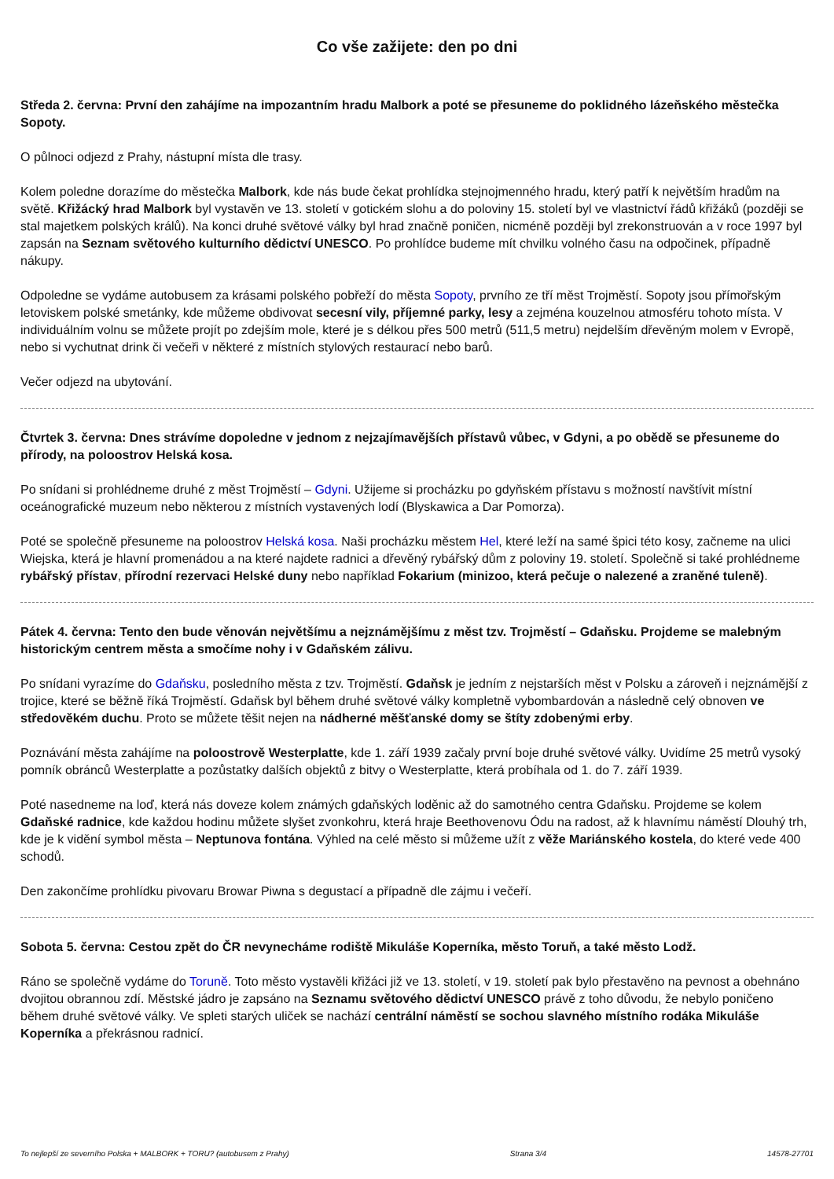Co vše zažijete: den po dni
Středa 2. června: První den zahájíme na impozantním hradu Malbork a poté se přesuneme do poklidného lázeňského městečka Sopoty.
O půlnoci odjezd z Prahy, nástupní místa dle trasy.
Kolem poledne dorazíme do městečka Malbork, kde nás bude čekat prohlídka stejnojmenného hradu, který patří k největším hradům na světě. Křižácký hrad Malbork byl vystavěn ve 13. století v gotickém slohu a do poloviny 15. století byl ve vlastnictví řádů křižáků (později se stal majetkem polských králů). Na konci druhé světové války byl hrad značně poničen, nicméně později byl zrekonstruován a v roce 1997 byl zapsán na Seznam světového kulturního dědictví UNESCO. Po prohlídce budeme mít chvilku volného času na odpočinek, případně nákupy.
Odpoledne se vydáme autobusem za krásami polského pobřeží do města Sopoty, prvního ze tří měst Trojměstí. Sopoty jsou přímořským letoviskem polské smetánky, kde můžeme obdivovat secesní vily, příjemné parky, lesy a zejména kouzelnou atmosféru tohoto místa. V individuálním volnu se můžete projít po zdejším mole, které je s délkou přes 500 metrů (511,5 metru) nejdelším dřevěným molem v Evropě, nebo si vychutnat drink či večeři v některé z místních stylových restaurací nebo barů.
Večer odjezd na ubytování.
Čtvrtek 3. června: Dnes strávíme dopoledne v jednom z nejzajímavějších přístavů vůbec, v Gdyni, a po obědě se přesuneme do přírody, na poloostrov Helská kosa.
Po snídani si prohlédneme druhé z měst Trojměstí – Gdyni. Užijeme si procházku po gdyňském přístavu s možností navštívit místní oceánografické muzeum nebo některou z místních vystavených lodí (Blyskawica a Dar Pomorza).
Poté se společně přesuneme na poloostrov Helská kosa. Naši procházku městem Hel, které leží na samé špici této kosy, začneme na ulici Wiejska, která je hlavní promenádou a na které najdete radnici a dřevěný rybářský dům z poloviny 19. století. Společně si také prohlédneme rybářský přístav, přírodní rezervaci Helské duny nebo například Fokarium (minizoo, která pečuje o nalezené a zraněné tuleně).
Pátek 4. června: Tento den bude věnován největšímu a nejznámějšímu z měst tzv. Trojměstí – Gdaňsku. Projdeme se malebným historickým centrem města a smočíme nohy i v Gdaňském zálivu.
Po snídani vyrazíme do Gdaňsku, posledního města z tzv. Trojměstí. Gdaňsk je jedním z nejstarších měst v Polsku a zároveň i nejznámější z trojice, které se běžně říká Trojměstí. Gdaňsk byl během druhé světové války kompletně vybombardován a následně celý obnoven ve středověkém duchu. Proto se můžete těšit nejen na nádherné měšťanské domy se štíty zdobenými erby.
Poznávání města zahájíme na poloostrově Westerplatte, kde 1. září 1939 začaly první boje druhé světové války. Uvidíme 25 metrů vysoký pomník obránců Westerplatte a pozůstatky dalších objektů z bitvy o Westerplatte, která probíhala od 1. do 7. září 1939.
Poté nasedneme na loď, která nás doveze kolem známých gdaňských loděnic až do samotného centra Gdaňsku. Projdeme se kolem Gdaňské radnice, kde každou hodinu můžete slyšet zvonkohru, která hraje Beethovenovu Ódu na radost, až k hlavnímu náměstí Dlouhý trh, kde je k vidění symbol města – Neptunova fontána. Výhled na celé město si můžeme užít z věže Mariánského kostela, do které vede 400 schodů.
Den zakončíme prohlídku pivovaru Browar Piwna s degustací a případně dle zájmu i večeří.
Sobota 5. června: Cestou zpět do ČR nevynecháme rodiště Mikuláše Koperníka, město Toruň, a také město Lodž.
Ráno se společně vydáme do Toruně. Toto město vystavěli křižáci již ve 13. století, v 19. století pak bylo přestavěno na pevnost a obehnáno dvojitou obrannou zdí. Městské jádro je zapsáno na Seznamu světového dědictví UNESCO právě z toho důvodu, že nebylo poničeno během druhé světové války. Ve spleti starých uliček se nachází centrální náměstí se sochou slavného místního rodáka Mikuláše Koperníka a překrásnou radnicí.
To nejlepší ze severního Polska + MALBORK + TORU? (autobusem z Prahy) Strana 3/4 14578-27701